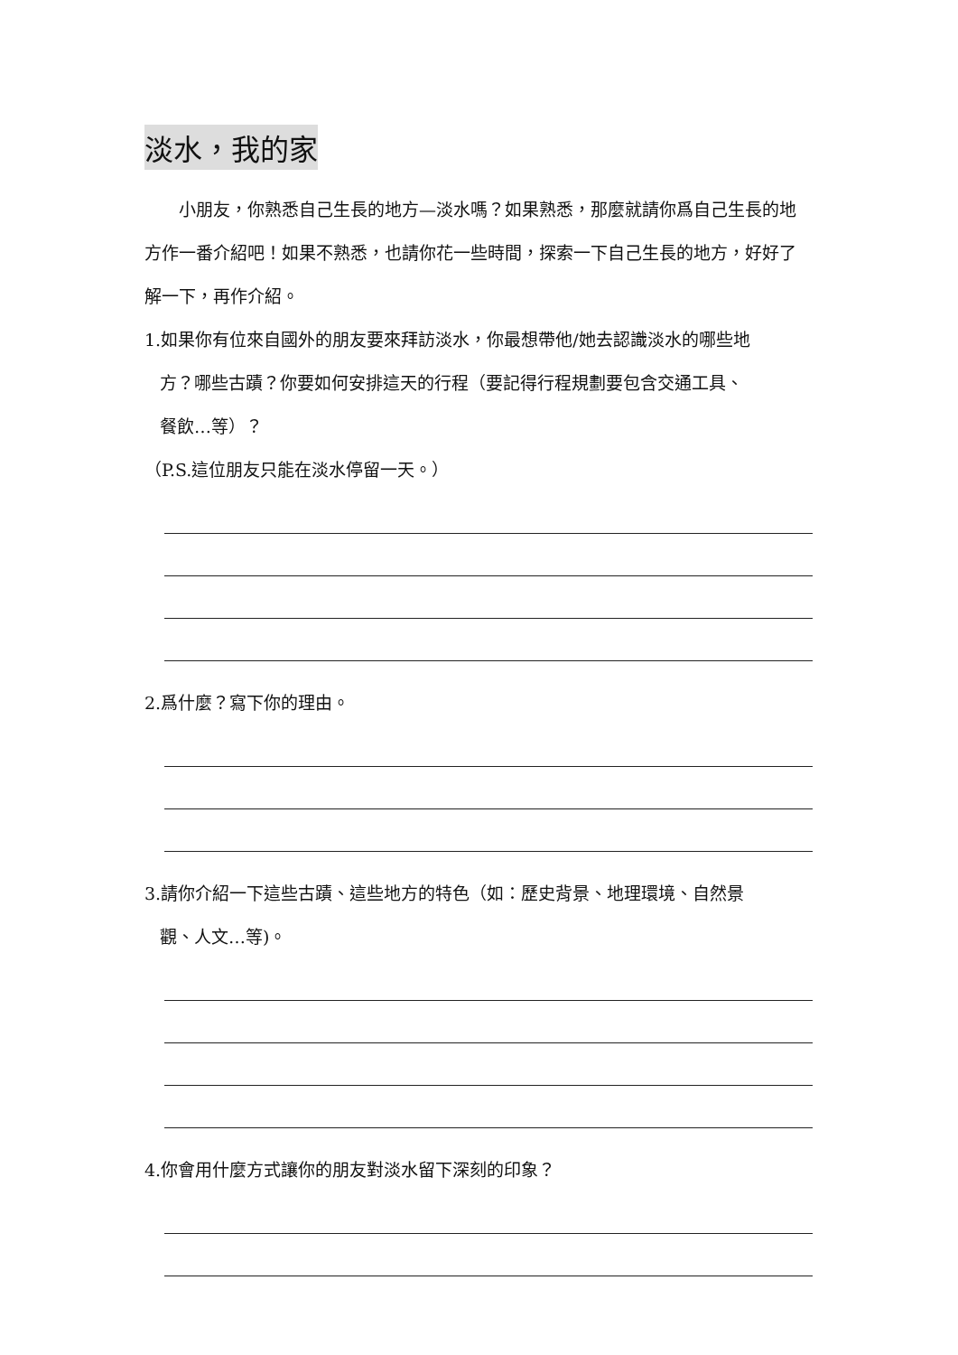淡水，我的家
　　小朋友，你熟悉自己生長的地方—淡水嗎？如果熟悉，那麼就請你爲自己生長的地方作一番介紹吧！如果不熟悉，也請你花一些時間，探索一下自己生長的地方，好好了解一下，再作介紹。
1.如果你有位來自國外的朋友要來拜訪淡水，你最想帶他/她去認識淡水的哪些地
方？哪些古蹟？你要如何安排這天的行程（要記得行程規劃要包含交通工具、
餐飲…等）？
（P.S.這位朋友只能在淡水停留一天。）
2.爲什麼？寫下你的理由。
3.請你介紹一下這些古蹟、這些地方的特色（如：歷史背景、地理環境、自然景
觀、人文…等)。
4.你會用什麼方式讓你的朋友對淡水留下深刻的印象？